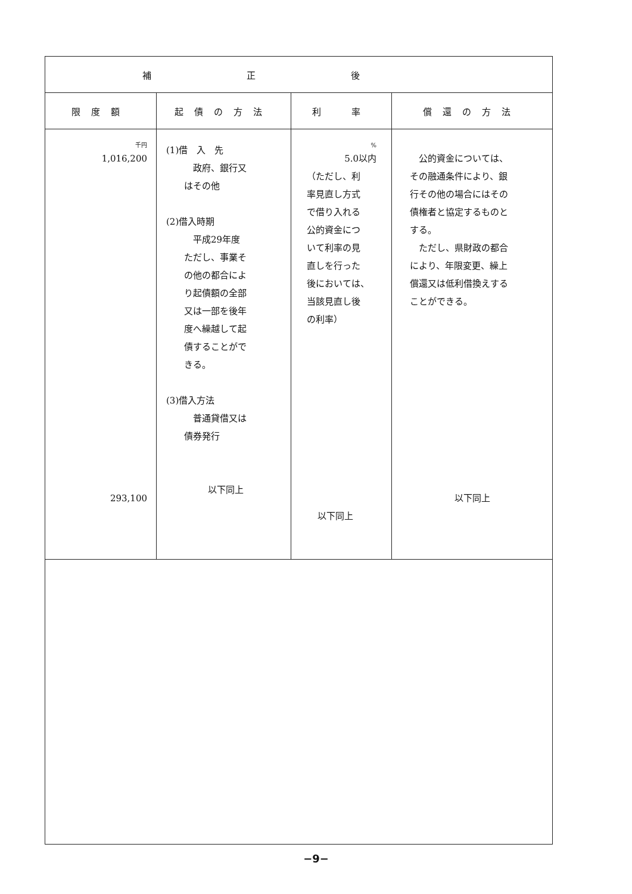| 補正後 | | | |
| --- | --- | --- | --- |
| 限度額 | 起債の方法 | 利 率 | 償還の方法 |
| 千円 1,016,200 293,100 | (1)借 入 先 政府、銀行又 はその他 (2)借入時期 平成29年度 ただし、事業そ の他の都合によ り起債額の全部 又は一部を後年 度へ繰越して起 債することがで きる。 (3)借入方法 普通貸借又は 債券発行 以下同上 | % 5.0以内 （ただし、利 率見直し方式 で借り入れる 公的資金につ いて利率の見 直しを行った 後においては、 当該見直し後 の利率） 以下同上 | 公的資金については、 その融通条件により、銀 行その他の場合にはその 債権者と協定するものと する。 ただし、県財政の都合 により、年限変更、繰上 償還又は低利借換えする ことができる。 以下同上 |
−9−